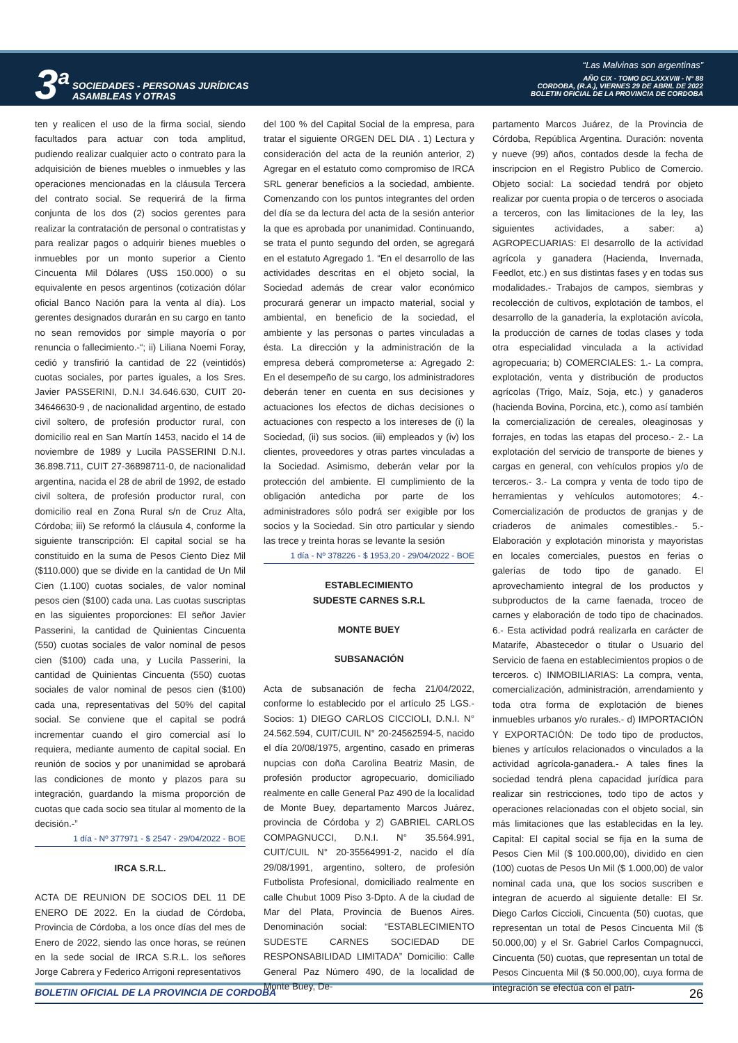3<sup>a</sup>
SOCIEDADES - PERSONAS JURÍDICAS
ASAMBLEAS Y OTRAS
“Las Malvinas son argentinas”
AÑO CIX - TOMO DCLXXXVIII - N° 88
CORDOBA, (R.A.), VIERNES 29 DE ABRIL DE 2022
BOLETIN OFICIAL DE LA PROVINCIA DE CORDOBA
ten y realicen el uso de la firma social, siendo facultados para actuar con toda amplitud, pudiendo realizar cualquier acto o contrato para la adquisición de bienes muebles o inmuebles y las operaciones mencionadas en la cláusula Tercera del contrato social. Se requerirá de la firma conjunta de los dos (2) socios gerentes para realizar la contratación de personal o contratistas y para realizar pagos o adquirir bienes muebles o inmuebles por un monto superior a Ciento Cincuenta Mil Dólares (U$S 150.000) o su equivalente en pesos argentinos (cotización dólar oficial Banco Nación para la venta al día). Los gerentes designados durarán en su cargo en tanto no sean removidos por simple mayoría o por renuncia o fallecimiento.-“; ii) Liliana Noemi Foray, cedió y transfirió la cantidad de 22 (veintidós) cuotas sociales, por partes iguales, a los Sres. Javier PASSERINI, D.N.I 34.646.630, CUIT 20-34646630-9 , de nacionalidad argentino, de estado civil soltero, de profesión productor rural, con domicilio real en San Martín 1453, nacido el 14 de noviembre de 1989 y Lucila PASSERINI D.N.I. 36.898.711, CUIT 27-36898711-0, de nacionalidad argentina, nacida el 28 de abril de 1992, de estado civil soltera, de profesión productor rural, con domicilio real en Zona Rural s/n de Cruz Alta, Córdoba; iii) Se reformó la cláusula 4, conforme la siguiente transcripción: El capital social se ha constituido en la suma de Pesos Ciento Diez Mil ($110.000) que se divide en la cantidad de Un Mil Cien (1.100) cuotas sociales, de valor nominal pesos cien ($100) cada una. Las cuotas suscriptas en las siguientes proporciones: El señor Javier Passerini, la cantidad de Quinientas Cincuenta (550) cuotas sociales de valor nominal de pesos cien ($100) cada una, y Lucila Passerini, la cantidad de Quinientas Cincuenta (550) cuotas sociales de valor nominal de pesos cien ($100) cada una, representativas del 50% del capital social. Se conviene que el capital se podrá incrementar cuando el giro comercial así lo requiera, mediante aumento de capital social. En reunión de socios y por unanimidad se aprobará las condiciones de monto y plazos para su integración, guardando la misma proporción de cuotas que cada socio sea titular al momento de la decisión.-”
1 día - Nº 377971 - $ 2547 - 29/04/2022 - BOE
IRCA S.R.L.
ACTA DE REUNION DE SOCIOS DEL 11 DE ENERO DE 2022. En la ciudad de Córdoba, Provincia de Córdoba, a los once días del mes de Enero de 2022, siendo las once horas, se reúnen en la sede social de IRCA S.R.L. los señores Jorge Cabrera y Federico Arrigoni representativos
del 100 % del Capital Social de la empresa, para tratar el siguiente ORGEN DEL DIA . 1) Lectura y consideración del acta de la reunión anterior, 2) Agregar en el estatuto como compromiso de IRCA SRL generar beneficios a la sociedad, ambiente. Comenzando con los puntos integrantes del orden del día se da lectura del acta de la sesión anterior la que es aprobada por unanimidad. Continuando, se trata el punto segundo del orden, se agregará en el estatuto Agregado 1. “En el desarrollo de las actividades descritas en el objeto social, la Sociedad además de crear valor económico procurará generar un impacto material, social y ambiental, en beneficio de la sociedad, el ambiente y las personas o partes vinculadas a ésta. La dirección y la administración de la empresa deberá comprometerse a: Agregado 2: En el desempeño de su cargo, los administradores deberán tener en cuenta en sus decisiones y actuaciones los efectos de dichas decisiones o actuaciones con respecto a los intereses de (i) la Sociedad, (ii) sus socios. (iii) empleados y (iv) los clientes, proveedores y otras partes vinculadas a la Sociedad. Asimismo, deberán velar por la protección del ambiente. El cumplimiento de la obligación antedicha por parte de los administradores sólo podrá ser exigible por los socios y la Sociedad. Sin otro particular y siendo las trece y treinta horas se levante la sesión
1 día - Nº 378226 - $ 1953,20 - 29/04/2022 - BOE
ESTABLECIMIENTO
SUDESTE CARNES S.R.L
MONTE BUEY
SUBSANACIÓN
Acta de subsanación de fecha 21/04/2022, conforme lo establecido por el artículo 25 LGS.-Socios: 1) DIEGO CARLOS CICCIOLI, D.N.I. N° 24.562.594, CUIT/CUIL N° 20-24562594-5, nacido el día 20/08/1975, argentino, casado en primeras nupcias con doña Carolina Beatriz Masin, de profesión productor agropecuario, domiciliado realmente en calle General Paz 490 de la localidad de Monte Buey, departamento Marcos Juárez, provincia de Córdoba y 2) GABRIEL CARLOS COMPAGNUCCI, D.N.I. N° 35.564.991, CUIT/CUIL N° 20-35564991-2, nacido el día 29/08/1991, argentino, soltero, de profesión Futbolista Profesional, domiciliado realmente en calle Chubut 1009 Piso 3-Dpto. A de la ciudad de Mar del Plata, Provincia de Buenos Aires. Denominación social: “ESTABLECIMIENTO SUDESTE CARNES SOCIEDAD DE RESPONSABILIDAD LIMITADA” Domicilio: Calle General Paz Número 490, de la localidad de Monte Buey, De-
partamento Marcos Juárez, de la Provincia de Córdoba, República Argentina. Duración: noventa y nueve (99) años, contados desde la fecha de inscripcion en el Registro Publico de Comercio. Objeto social: La sociedad tendrá por objeto realizar por cuenta propia o de terceros o asociada a terceros, con las limitaciones de la ley, las siguientes actividades, a saber: a) AGROPECUARIAS: El desarrollo de la actividad agrícola y ganadera (Hacienda, Invernada, Feedlot, etc.) en sus distintas fases y en todas sus modalidades.- Trabajos de campos, siembras y recolección de cultivos, explotación de tambos, el desarrollo de la ganadería, la explotación avícola, la producción de carnes de todas clases y toda otra especialidad vinculada a la actividad agropecuaria; b) COMERCIALES: 1.- La compra, explotación, venta y distribución de productos agrícolas (Trigo, Maíz, Soja, etc.) y ganaderos (hacienda Bovina, Porcina, etc.), como así también la comercialización de cereales, oleaginosas y forrajes, en todas las etapas del proceso.- 2.- La explotación del servicio de transporte de bienes y cargas en general, con vehículos propios y/o de terceros.- 3.- La compra y venta de todo tipo de herramientas y vehículos automotores; 4.- Comercialización de productos de granjas y de criaderos de animales comestibles.- 5.- Elaboración y explotación minorista y mayoristas en locales comerciales, puestos en ferias o galerías de todo tipo de ganado. El aprovechamiento integral de los productos y subproductos de la carne faenada, troceo de carnes y elaboración de todo tipo de chacinados. 6.- Esta actividad podrá realizarla en carácter de Matarife, Abastecedor o titular o Usuario del Servicio de faena en establecimientos propios o de terceros. c) INMOBILIARIAS: La compra, venta, comercialización, administración, arrendamiento y toda otra forma de explotación de bienes inmuebles urbanos y/o rurales.- d) IMPORTACIÓN Y EXPORTACIÓN: De todo tipo de productos, bienes y artículos relacionados o vinculados a la actividad agrícola-ganadera.- A tales fines la sociedad tendrá plena capacidad jurídica para realizar sin restricciones, todo tipo de actos y operaciones relacionadas con el objeto social, sin más limitaciones que las establecidas en la ley. Capital: El capital social se fija en la suma de Pesos Cien Mil ($ 100.000,00), dividido en cien (100) cuotas de Pesos Un Mil ($ 1.000,00) de valor nominal cada una, que los socios suscriben e integran de acuerdo al siguiente detalle: El Sr. Diego Carlos Ciccioli, Cincuenta (50) cuotas, que representan un total de Pesos Cincuenta Mil ($ 50.000,00) y el Sr. Gabriel Carlos Compagnucci, Cincuenta (50) cuotas, que representan un total de Pesos Cincuenta Mil ($ 50.000,00), cuya forma de integración se efectúa con el patri-
BOLETIN OFICIAL DE LA PROVINCIA DE CORDOBA 26